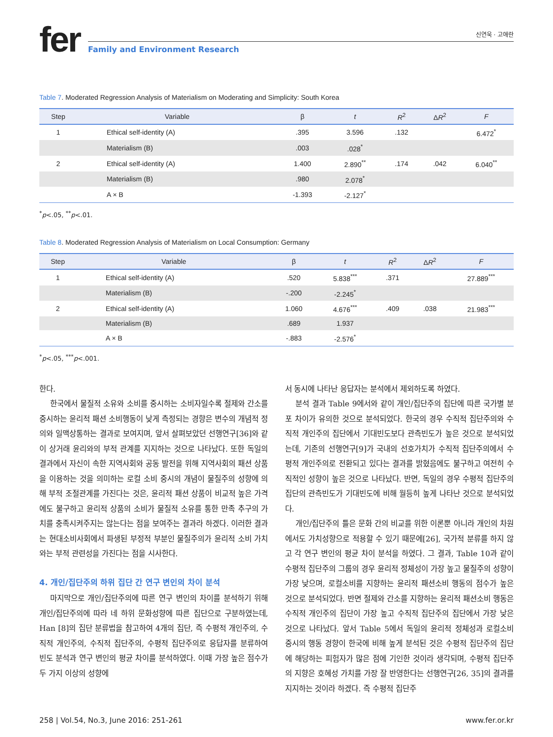fer
신연욱 · 고애란
Family and Environment Research
Table 7. Moderated Regression Analysis of Materialism on Moderating and Simplicity: South Korea
| Step | Variable | β | t | R<sup>2</sup> | Δ R<sup>2</sup> | F |
| --- | --- | --- | --- | --- | --- | --- |
| 1 | Ethical self-identity (A) | .395 | 3.596 | .132 | | 6.472<sup>*</sup> |
| | Materialism (B) | .003 | .028<sup>*</sup> | | | |
| 2 | Ethical self-identity (A) | 1.400 | 2.890<sup>**</sup> | .174 | .042 | 6.040<sup>**</sup> |
| | Materialism (B) | .980 | 2.078<sup>*</sup> | | | |
| | A × B | -1.393 | -2.127<sup>*</sup> | | | |
<sup>*</sup> p<.05, <sup>**</sup>p<.01.
Table 8. Moderated Regression Analysis of Materialism on Local Consumption: Germany
| Step | Variable | β | t | R<sup>2</sup> | Δ R<sup>2</sup> | F |
| --- | --- | --- | --- | --- | --- | --- |
| 1 | Ethical self-identity (A) | .520 | 5.838<sup>***</sup> | .371 | | 27.889<sup>***</sup> |
| | Materialism (B) | -.200 | -2.245<sup>*</sup> | | | |
| 2 | Ethical self-identity (A) | 1.060 | 4.676<sup>***</sup> | .409 | .038 | 21.983<sup>***</sup> |
| | Materialism (B) | .689 | 1.937 | | | |
| | A × B | -.883 | -2.576<sup>*</sup> | | | |
<sup>*</sup> p<.05, <sup>***</sup>p<.001.
한다.
한국에서 물질적 소유와 소비를 중시하는 소비자일수록 절제와 간소를 중시하는 윤리적 패션 소비행동이 낮게 측정되는 경향은 변수의 개념적 정의와 일맥상통하는 결과로 보여지며, 앞서 살펴보았던 선행연구[36]와 같이 상거래 윤리와의 부적 관계를 지지하는 것으로 나타났다. 또한 독일의 결과에서 자신이 속한 지역사회와 공동 발전을 위해 지역사회의 패션 상품을 이용하는 것을 의미하는 로컬 소비 중시의 개념이 물질주의 성향에 의해 부적 조절관계를 가진다는 것은, 윤리적 패션 상품이 비교적 높은 가격에도 불구하고 윤리적 상품의 소비가 물질적 소유를 통한 만족 추구의 가치를 충족시켜주지는 않는다는 점을 보여주는 결과라 하겠다. 이러한 결과는 현대소비사회에서 파생된 부정적 부분인 물질주의가 윤리적 소비 가치와는 부적 관련성을 가진다는 점을 시사한다.
4. 개인/집단주의 하위 집단 간 연구 변인의 차이 분석
마지막으로 개인/집단주의에 따른 연구 변인의 차이를 분석하기 위해 개인/집단주의에 따라 네 하위 문화성향에 따른 집단으로 구분하였는데, Han [8]의 집단 분류법을 참고하여 4개의 집단, 즉 수평적 개인주의, 수직적 개인주의, 수직적 집단주의, 수평적 집단주의로 응답자를 분류하여 빈도 분석과 연구 변인의 평균 차이를 분석하였다. 이때 가장 높은 점수가 두 가지 이상의 성향에
서 동시에 나타난 응답자는 분석에서 제외하도록 하였다.
분석 결과 Table 9에서와 같이 개인/집단주의 집단에 따른 국가별 분포 차이가 유의한 것으로 분석되었다. 한국의 경우 수직적 집단주의와 수직적 개인주의 집단에서 기대빈도보다 관측빈도가 높은 것으로 분석되었는데, 기존의 선행연구[9]가 국내의 선호가치가 수직적 집단주의에서 수평적 개인주의로 전환되고 있다는 결과를 밝혔음에도 불구하고 여전히 수직적인 성향이 높은 것으로 나타났다. 반면, 독일의 경우 수평적 집단주의 집단의 관측빈도가 기대빈도에 비해 월등히 높게 나타난 것으로 분석되었다.
개인/집단주의 틀은 문화 간의 비교를 위한 이론뿐 아니라 개인의 차원에서도 가치성향으로 적용할 수 있기 때문에[26], 국가적 분류를 하지 않고 각 연구 변인의 평균 차이 분석을 하였다. 그 결과, Table 10과 같이 수평적 집단주의 그룹의 경우 윤리적 정체성이 가장 높고 물질주의 성향이 가장 낮으며, 로컬소비를 지향하는 윤리적 패션소비 행동의 점수가 높은 것으로 분석되었다. 반면 절제와 간소를 지향하는 윤리적 패션소비 행동은 수직적 개인주의 집단이 가장 높고 수직적 집단주의 집단에서 가장 낮은 것으로 나타났다. 앞서 Table 5에서 독일의 윤리적 정체성과 로컬소비 중시의 행동 경향이 한국에 비해 높게 분석된 것은 수평적 집단주의 집단에 해당하는 피험자가 많은 점에 기인한 것이라 생각되며, 수평적 집단주의 지향은 호혜성 가치를 가장 잘 반영한다는 선행연구[26, 35]의 결과를 지지하는 것이라 하겠다. 즉 수평적 집단주
258 | Vol.54, No.3, June 2016: 251-261 www.fer.or.kr